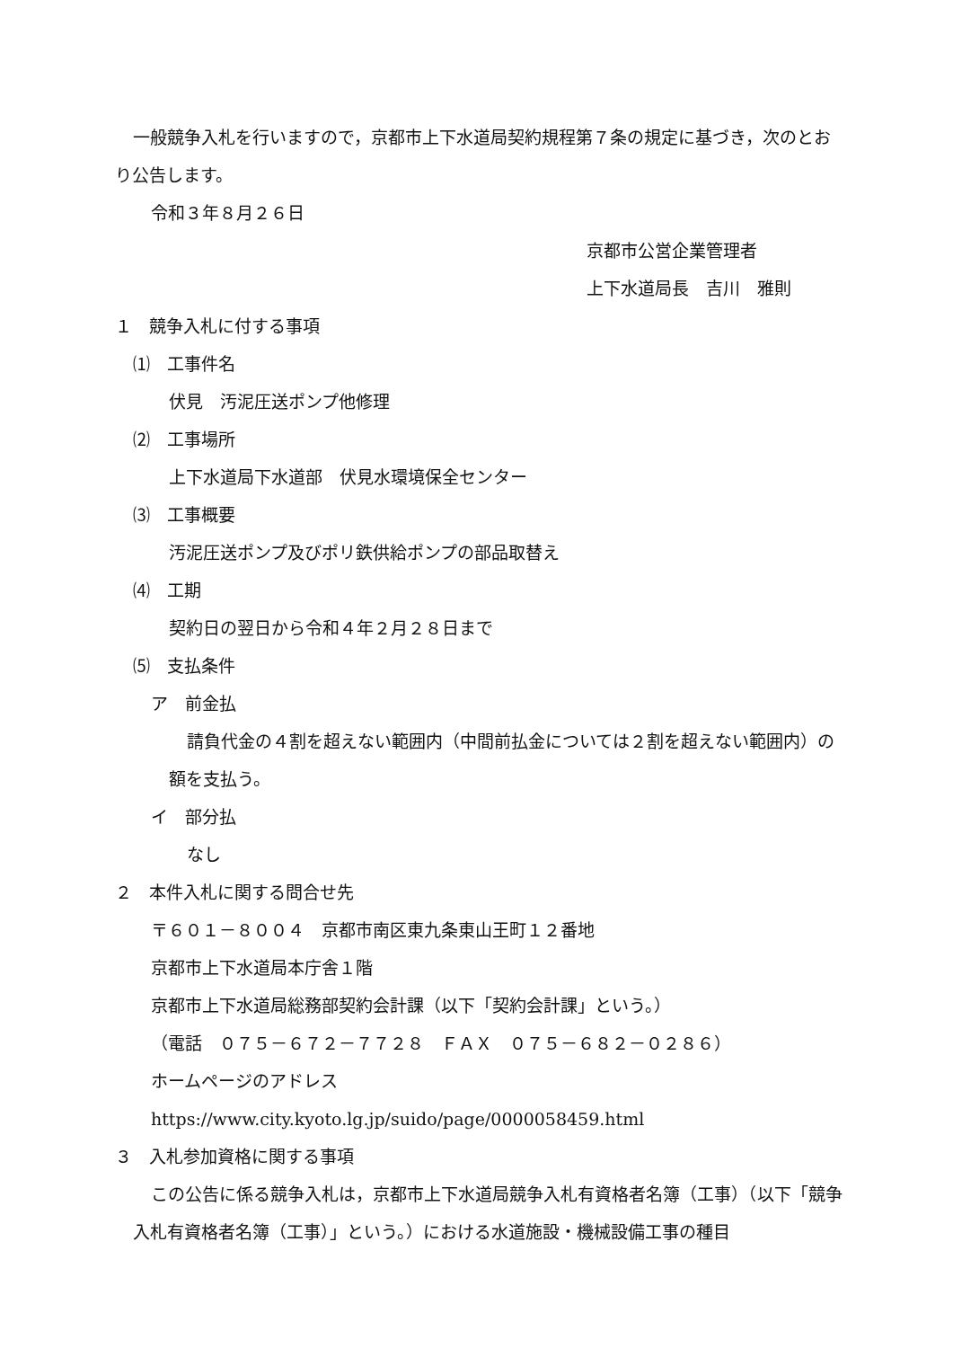一般競争入札を行いますので，京都市上下水道局契約規程第７条の規定に基づき，次のとおり公告します。
令和３年８月２６日
京都市公営企業管理者
上下水道局長　吉川　雅則
１　競争入札に付する事項
⑴　工事件名
伏見　汚泥圧送ポンプ他修理
⑵　工事場所
上下水道局下水道部　伏見水環境保全センター
⑶　工事概要
汚泥圧送ポンプ及びポリ鉄供給ポンプの部品取替え
⑷　工期
契約日の翌日から令和４年２月２８日まで
⑸　支払条件
ア　前金払
請負代金の４割を超えない範囲内（中間前払金については２割を超えない範囲内）の額を支払う。
イ　部分払
なし
２　本件入札に関する問合せ先
〒６０１－８００４　京都市南区東九条東山王町１２番地
京都市上下水道局本庁舎１階
京都市上下水道局総務部契約会計課（以下「契約会計課」という。）
（電話　０７５－６７２－７７２８　ＦＡＸ　０７５－６８２－０２８６）
ホームページのアドレス
https://www.city.kyoto.lg.jp/suido/page/0000058459.html
３　入札参加資格に関する事項
この公告に係る競争入札は，京都市上下水道局競争入札有資格者名簿（工事）（以下「競争入札有資格者名簿（工事）」という。）における水道施設・機械設備工事の種目